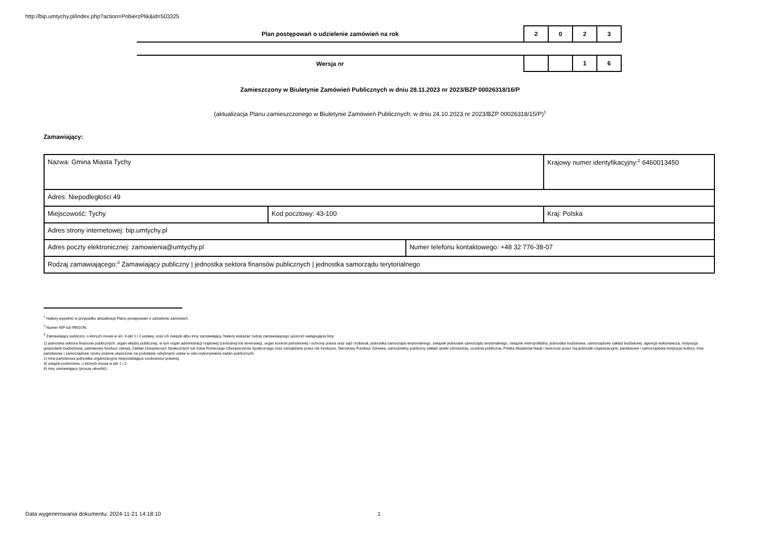http://bip.umtychy.pl/index.php?action=PobierzPlik&id=503325
| Plan postępowań o udzielenie zamówień na rok | 2 | 0 | 2 | 3 |
| Wersja nr | | | 1 | 6 |
Zamieszczony w Biuletynie Zamówień Publicznych w dniu 28.11.2023 nr 2023/BZP 00026318/16/P
(aktualizacja Planu zamieszczonego w Biuletynie Zamówień Publicznych; w dniu 24.10.2023 nr 2023/BZP 00026318/15/P)<sup>1</sup>
Zamawiający:
| Nazwa: Gmina Miasta Tychy | | | Krajowy numer identyfikacyjny:<sup>2</sup> 6460013450 |
| Adres: Niepodległości 49 | | | |
| Miejscowość: Tychy | Kod pocztowy: 43-100 | | Kraj: Polska |
| Adres strony internetowej: bip.umtychy.pl | | | |
| Adres poczty elektronicznej: zamowienia@umtychy.pl | | Numer telefonu kontaktowego: +48 32 776-38-07 | |
| Rodzaj zamawiającego:<sup>3</sup> Zamawiający publiczny / jednostka sektora finansów publicznych / jednostka samorządu terytorialnego | | | |
<sup>1</sup> Należy wypełnić w przypadku aktualizacji Planu postępowań o udzielenie zamówień.
<sup>2</sup> Numer NIP lub REGON.
<sup>3</sup> Zamawiający publiczni, o których mowa w art. 4 pkt 1 i 2 ustawy, oraz ich związki albo inny zamawiający. Należy wskazać rodzaj zamawiającego spośród następującej listy:
1) jednostka sektora finansów publicznych: organ władzy publicznej, w tym organ administracji rządowej (centralnej lub terenowej), organ kontroli państwowej i ochrony prawa oraz sąd i trybunał, jednostka samorządu terytorialnego, związek jednostek samorządu terytorialnego, związek metropolitalny, jednostka budżetowa, samorządowy zakład budżetowy, agencja wykonawcza, instytucja gospodarki budżetowej, państwowy fundusz celowy, Zakład Ubezpieczeń Społecznych lub Kasa Rolniczego Ubezpieczenia Społecznego oraz zarządzane przez nie fundusze, Narodowy Fundusz Zdrowia, samodzielny publiczny zakład opieki zdrowotnej, uczelnia publiczna, Polska Akademia Nauk i tworzone przez nią jednostki organizacyjne, państwowe i samorządowe instytucje kultury, inne państwowe i samorządowe osoby prawne utworzone na podstawie odrębnych ustaw w celu wykonywania zadań publicznych;
2) inna państwowa jednostka organizacyjna nieposiadająca osobowości prawnej;
3) związki podmiotów, o których mowa w pkt 1 i 2;
4) inny zamawiający (proszę określić).
Data wygenerowania dokumentu: 2024-11-21 14:18:10
1